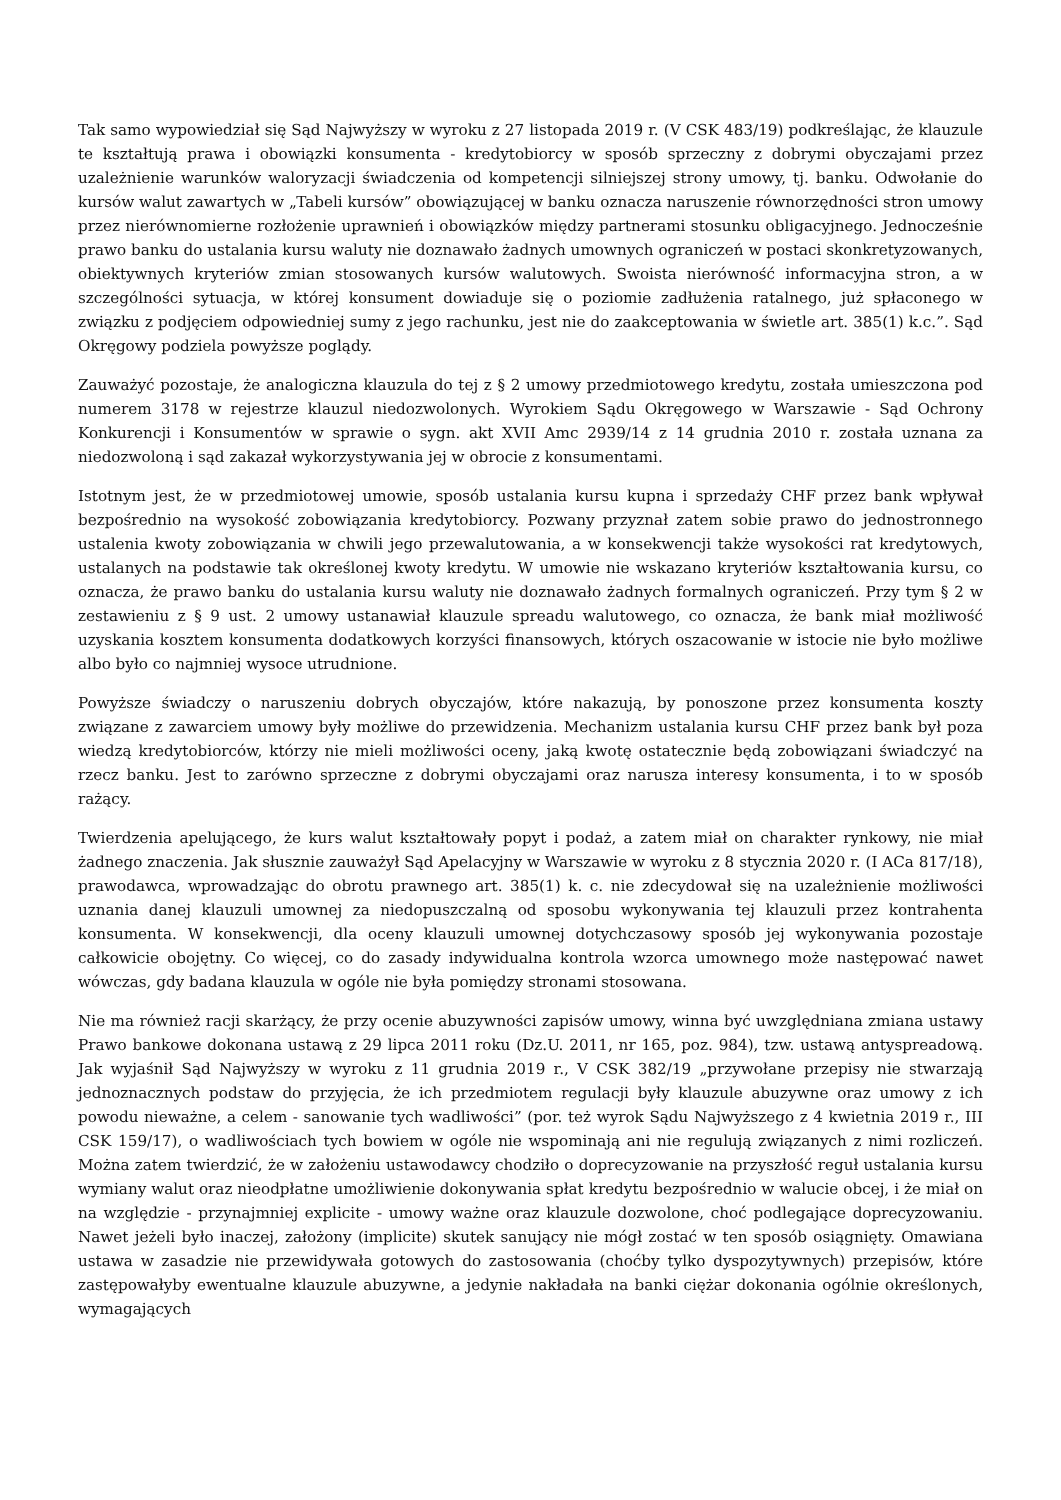Tak samo wypowiedział się Sąd Najwyższy w wyroku z 27 listopada 2019 r. (V CSK 483/19) podkreślając, że klauzule te kształtują prawa i obowiązki konsumenta - kredytobiorcy w sposób sprzeczny z dobrymi obyczajami przez uzależnienie warunków waloryzacji świadczenia od kompetencji silniejszej strony umowy, tj. banku. Odwołanie do kursów walut zawartych w „Tabeli kursów” obowiązującej w banku oznacza naruszenie równorzędności stron umowy przez nierównomierne rozłożenie uprawnień i obowiązków między partnerami stosunku obligacyjnego. Jednocześnie prawo banku do ustalania kursu waluty nie doznawało żadnych umownych ograniczeń w postaci skonkretyzowanych, obiektywnych kryteriów zmian stosowanych kursów walutowych. Swoista nierówność informacyjna stron, a w szczególności sytuacja, w której konsument dowiaduje się o poziomie zadłużenia ratalnego, już spłaconego w związku z podjęciem odpowiedniej sumy z jego rachunku, jest nie do zaakceptowania w świetle art. 385(1) k.c.”. Sąd Okręgowy podziela powyższe poglądy.
Zauważyć pozostaje, że analogiczna klauzula do tej z § 2 umowy przedmiotowego kredytu, została umieszczona pod numerem 3178 w rejestrze klauzul niedozwolonych. Wyrokiem Sądu Okręgowego w Warszawie - Sąd Ochrony Konkurencji i Konsumentów w sprawie o sygn. akt XVII Amc 2939/14 z 14 grudnia 2010 r. została uznana za niedozwoloną i sąd zakazał wykorzystywania jej w obrocie z konsumentami.
Istotnym jest, że w przedmiotowej umowie, sposób ustalania kursu kupna i sprzedaży CHF przez bank wpływał bezpośrednio na wysokość zobowiązania kredytobiorcy. Pozwany przyznał zatem sobie prawo do jednostronnego ustalenia kwoty zobowiązania w chwili jego przewalutowania, a w konsekwencji także wysokości rat kredytowych, ustalanych na podstawie tak określonej kwoty kredytu. W umowie nie wskazano kryteriów kształtowania kursu, co oznacza, że prawo banku do ustalania kursu waluty nie doznawało żadnych formalnych ograniczeń. Przy tym § 2 w zestawieniu z § 9 ust. 2 umowy ustanawiał klauzule spreadu walutowego, co oznacza, że bank miał możliwość uzyskania kosztem konsumenta dodatkowych korzyści finansowych, których oszacowanie w istocie nie było możliwe albo było co najmniej wysoce utrudnione.
Powyższe świadczy o naruszeniu dobrych obyczajów, które nakazują, by ponoszone przez konsumenta koszty związane z zawarciem umowy były możliwe do przewidzenia. Mechanizm ustalania kursu CHF przez bank był poza wiedzą kredytobiorców, którzy nie mieli możliwości oceny, jaką kwotę ostatecznie będą zobowiązani świadczyć na rzecz banku. Jest to zarówno sprzeczne z dobrymi obyczajami oraz narusza interesy konsumenta, i to w sposób rażący.
Twierdzenia apelującego, że kurs walut kształtowały popyt i podaż, a zatem miał on charakter rynkowy, nie miał żadnego znaczenia. Jak słusznie zauważył Sąd Apelacyjny w Warszawie w wyroku z 8 stycznia 2020 r. (I ACa 817/18), prawodawca, wprowadzając do obrotu prawnego art. 385(1) k. c. nie zdecydował się na uzależnienie możliwości uznania danej klauzuli umownej za niedopuszczalną od sposobu wykonywania tej klauzuli przez kontrahenta konsumenta. W konsekwencji, dla oceny klauzuli umownej dotychczasowy sposób jej wykonywania pozostaje całkowicie obojętny. Co więcej, co do zasady indywidualna kontrola wzorca umownego może następować nawet wówczas, gdy badana klauzula w ogóle nie była pomiędzy stronami stosowana.
Nie ma również racji skarżący, że przy ocenie abuzywności zapisów umowy, winna być uwzględniana zmiana ustawy Prawo bankowe dokonana ustawą z 29 lipca 2011 roku (Dz.U. 2011, nr 165, poz. 984), tzw. ustawą antyspreadową. Jak wyjaśnił Sąd Najwyższy w wyroku z 11 grudnia 2019 r., V CSK 382/19 „przywołane przepisy nie stwarzają jednoznacznych podstaw do przyjęcia, że ich przedmiotem regulacji były klauzule abuzywne oraz umowy z ich powodu nieważne, a celem - sanowanie tych wadliwości” (por. też wyrok Sądu Najwyższego z 4 kwietnia 2019 r., III CSK 159/17), o wadliwościach tych bowiem w ogóle nie wspominają ani nie regulują związanych z nimi rozliczeń. Można zatem twierdzić, że w założeniu ustawodawcy chodziło o doprecyzowanie na przyszłość reguł ustalania kursu wymiany walut oraz nieodpłatne umożliwienie dokonywania spłat kredytu bezpośrednio w walucie obcej, i że miał on na względzie - przynajmniej explicite - umowy ważne oraz klauzule dozwolone, choć podlegające doprecyzowaniu. Nawet jeżeli było inaczej, założony (implicite) skutek sanujący nie mógł zostać w ten sposób osiągnięty. Omawiana ustawa w zasadzie nie przewidywała gotowych do zastosowania (choćby tylko dyspozytywnych) przepisów, które zastępowałyby ewentualne klauzule abuzywne, a jedynie nakładała na banki ciężar dokonania ogólnie określonych, wymagających